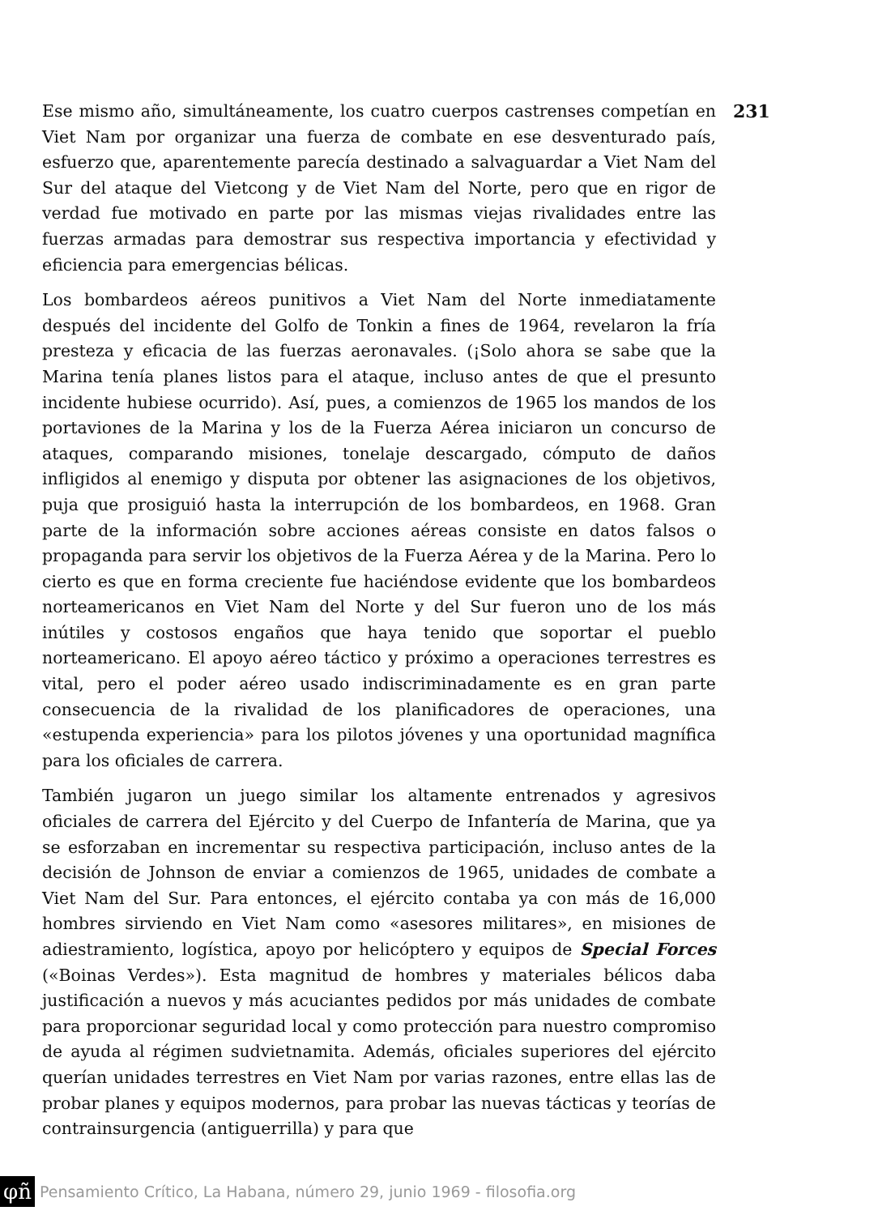231
Ese mismo año, simultáneamente, los cuatro cuerpos castrenses competían en Viet Nam por organizar una fuerza de combate en ese desventurado país, esfuerzo que, aparentemente parecía destinado a salvaguardar a Viet Nam del Sur del ataque del Vietcong y de Viet Nam del Norte, pero que en rigor de verdad fue motivado en parte por las mismas viejas rivalidades entre las fuerzas armadas para demostrar sus respectiva importancia y efectividad y eficiencia para emergencias bélicas.
Los bombardeos aéreos punitivos a Viet Nam del Norte inmediatamente después del incidente del Golfo de Tonkin a fines de 1964, revelaron la fría presteza y eficacia de las fuerzas aeronavales. (¡Solo ahora se sabe que la Marina tenía planes listos para el ataque, incluso antes de que el presunto incidente hubiese ocurrido). Así, pues, a comienzos de 1965 los mandos de los portaviones de la Marina y los de la Fuerza Aérea iniciaron un concurso de ataques, comparando misiones, tonelaje descargado, cómputo de daños infligidos al enemigo y disputa por obtener las asignaciones de los objetivos, puja que prosiguió hasta la interrupción de los bombardeos, en 1968. Gran parte de la información sobre acciones aéreas consiste en datos falsos o propaganda para servir los objetivos de la Fuerza Aérea y de la Marina. Pero lo cierto es que en forma creciente fue haciéndose evidente que los bombardeos norteamericanos en Viet Nam del Norte y del Sur fueron uno de los más inútiles y costosos engaños que haya tenido que soportar el pueblo norteamericano. El apoyo aéreo táctico y próximo a operaciones terrestres es vital, pero el poder aéreo usado indiscriminadamente es en gran parte consecuencia de la rivalidad de los planificadores de operaciones, una «estupenda experiencia» para los pilotos jóvenes y una oportunidad magnífica para los oficiales de carrera.
También jugaron un juego similar los altamente entrenados y agresivos oficiales de carrera del Ejército y del Cuerpo de Infantería de Marina, que ya se esforzaban en incrementar su respectiva participación, incluso antes de la decisión de Johnson de enviar a comienzos de 1965, unidades de combate a Viet Nam del Sur. Para entonces, el ejército contaba ya con más de 16,000 hombres sirviendo en Viet Nam como «asesores militares», en misiones de adiestramiento, logística, apoyo por helicóptero y equipos de Special Forces («Boinas Verdes»). Esta magnitud de hombres y materiales bélicos daba justificación a nuevos y más acuciantes pedidos por más unidades de combate para proporcionar seguridad local y como protección para nuestro compromiso de ayuda al régimen sudvietnamita. Además, oficiales superiores del ejército querían unidades terrestres en Viet Nam por varias razones, entre ellas las de probar planes y equipos modernos, para probar las nuevas tácticas y teorías de contrainsurgencia (antiguerrilla) y para que
φñ Pensamiento Crítico, La Habana, número 29, junio 1969 - filosofia.org